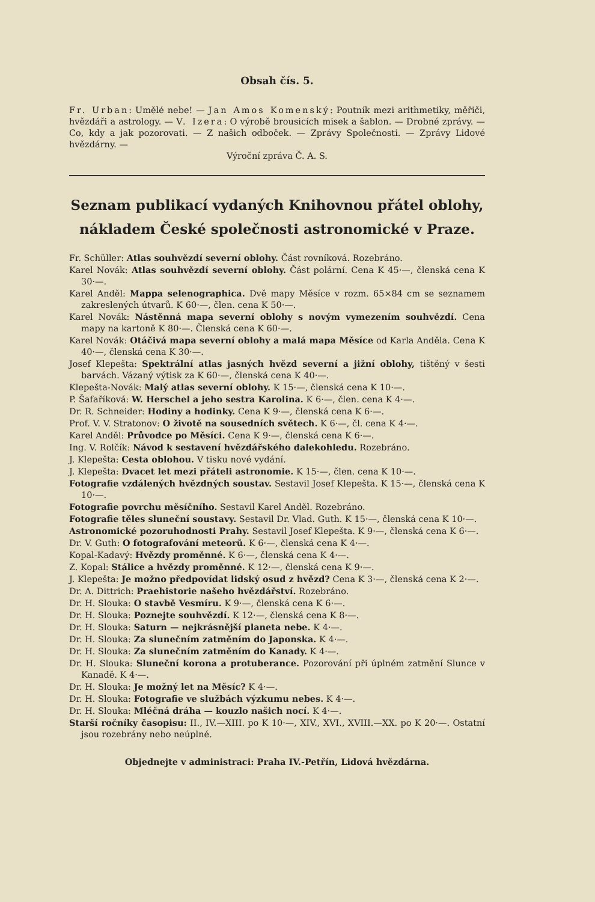Obsah čís. 5.
Fr. Urban: Umělé nebe! — Jan Amos Komenský: Poutník mezi arithmetiky, měřiči, hvězdáři a astrology. — V. Izera: O výrobě brousicích misek a šablon. — Drobné zprávy. — Co, kdy a jak pozorovati. — Z našich odboček. — Zprávy Společnosti. — Zprávy Lidové hvězdárny. —
Výroční zpráva Č. A. S.
Seznam publikací vydaných Knihovnou přátel oblohy, nákladem České společnosti astronomické v Praze.
Fr. Schüller: Atlas souhvězdí severní oblohy. Část rovníková. Rozebráno.
Karel Novák: Atlas souhvězdí severní oblohy. Část polární. Cena K 45·—, členská cena K 30·—.
Karel Anděl: Mappa selenographica. Dvě mapy Měsíce v rozm. 65×84 cm se seznamem zakreslených útvarů. K 60·—, člen. cena K 50·—.
Karel Novák: Nástěnná mapa severní oblohy s novým vymezením souhvězdí. Cena mapy na kartoně K 80·—. Členská cena K 60·—.
Karel Novák: Otáčivá mapa severní oblohy a malá mapa Měsíce od Karla Anděla. Cena K 40·—, členská cena K 30·—.
Josef Klepešta: Spektrální atlas jasných hvězd severní a jižní oblohy, tištěný v šesti barvách. Vázaný výtisk za K 60·—, členská cena K 40·—.
Klepešta-Novák: Malý atlas severní oblohy. K 15·—, členská cena K 10·—.
P. Šafaříková: W. Herschel a jeho sestra Karolina. K 6·—, člen. cena K 4·—.
Dr. R. Schneider: Hodiny a hodinky. Cena K 9·—, členská cena K 6·—.
Prof. V. V. Stratonov: O životě na sousedních světech. K 6·—, čl. cena K 4·—.
Karel Anděl: Průvodce po Měsíci. Cena K 9·—, členská cena K 6·—.
Ing. V. Rolčík: Návod k sestavení hvězdářského dalekohledu. Rozebráno.
J. Klepešta: Cesta oblohou. V tisku nové vydání.
J. Klepešta: Dvacet let mezi přáteli astronomie. K 15·—, člen. cena K 10·—.
Fotografie vzdálených hvězdných soustav. Sestavil Josef Klepešta. K 15·—, členská cena K 10·—.
Fotografie povrchu měsíčního. Sestavil Karel Anděl. Rozebráno.
Fotografie těles sluneční soustavy. Sestavil Dr. Vlad. Guth. K 15·—, členská cena K 10·—.
Astronomické pozoruhodnosti Prahy. Sestavil Josef Klepešta. K 9·—, členská cena K 6·—.
Dr. V. Guth: O fotografování meteorů. K 6·—, členská cena K 4·—.
Kopal-Kadavý: Hvězdy proměnné. K 6·—, členská cena K 4·—.
Z. Kopal: Stálice a hvězdy proměnné. K 12·—, členská cena K 9·—.
J. Klepešta: Je možno předpovídat lidský osud z hvězd? Cena K 3·—, členská cena K 2·—.
Dr. A. Dittrich: Praehistorie našeho hvězdářství. Rozebráno.
Dr. H. Slouka: O stavbě Vesmíru. K 9·—, členská cena K 6·—.
Dr. H. Slouka: Poznejte souhvězdí. K 12·—, členská cena K 8·—.
Dr. H. Slouka: Saturn — nejkrásnější planeta nebe. K 4·—.
Dr. H. Slouka: Za slunečním zatměním do Japonska. K 4·—.
Dr. H. Slouka: Za slunečním zatměním do Kanady. K 4·—.
Dr. H. Slouka: Sluneční korona a protuberance. Pozorování při úplném zatmění Slunce v Kanadě. K 4·—.
Dr. H. Slouka: Je možný let na Měsíc? K 4·—.
Dr. H. Slouka: Fotografie ve službách výzkumu nebes. K 4·—.
Dr. H. Slouka: Mléčná dráha — kouzlo našich nocí. K 4·—.
Starší ročníky časopisu: II., IV.—XIII. po K 10·—, XIV., XVI., XVIII.—XX. po K 20·—. Ostatní jsou rozebrány nebo neúplné.
Objednejte v administraci: Praha IV.-Petřín, Lidová hvězdárna.